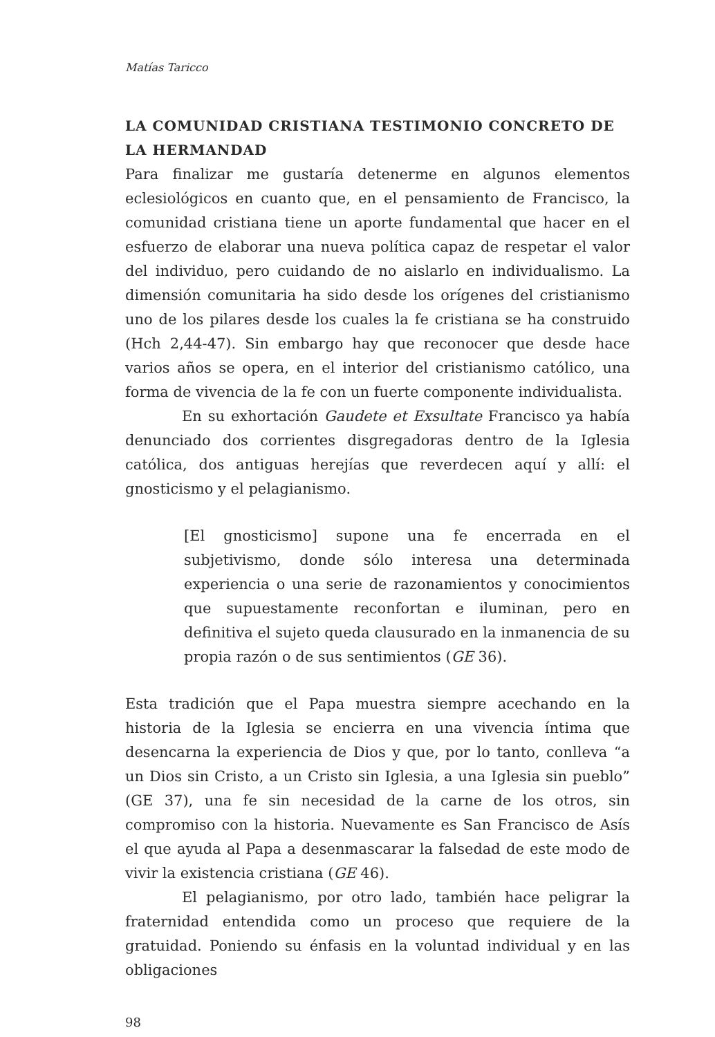Matías Taricco
LA COMUNIDAD CRISTIANA TESTIMONIO CONCRETO DE LA HERMANDAD
Para finalizar me gustaría detenerme en algunos elementos eclesiológicos en cuanto que, en el pensamiento de Francisco, la comunidad cristiana tiene un aporte fundamental que hacer en el esfuerzo de elaborar una nueva política capaz de respetar el valor del individuo, pero cuidando de no aislarlo en individualismo. La dimensión comunitaria ha sido desde los orígenes del cristianismo uno de los pilares desde los cuales la fe cristiana se ha construido (Hch 2,44-47). Sin embargo hay que reconocer que desde hace varios años se opera, en el interior del cristianismo católico, una forma de vivencia de la fe con un fuerte componente individualista.
En su exhortación Gaudete et Exsultate Francisco ya había denunciado dos corrientes disgregadoras dentro de la Iglesia católica, dos antiguas herejías que reverdecen aquí y allí: el gnosticismo y el pelagianismo.
[El gnosticismo] supone una fe encerrada en el subjetivismo, donde sólo interesa una determinada experiencia o una serie de razonamientos y conocimientos que supuestamente reconfortan e iluminan, pero en definitiva el sujeto queda clausurado en la inmanencia de su propia razón o de sus sentimientos (GE 36).
Esta tradición que el Papa muestra siempre acechando en la historia de la Iglesia se encierra en una vivencia íntima que desencarna la experiencia de Dios y que, por lo tanto, conlleva “a un Dios sin Cristo, a un Cristo sin Iglesia, a una Iglesia sin pueblo” (GE 37), una fe sin necesidad de la carne de los otros, sin compromiso con la historia. Nuevamente es San Francisco de Asís el que ayuda al Papa a desenmascarar la falsedad de este modo de vivir la existencia cristiana (GE 46).
El pelagianismo, por otro lado, también hace peligrar la fraternidad entendida como un proceso que requiere de la gratuidad. Poniendo su énfasis en la voluntad individual y en las obligaciones
98